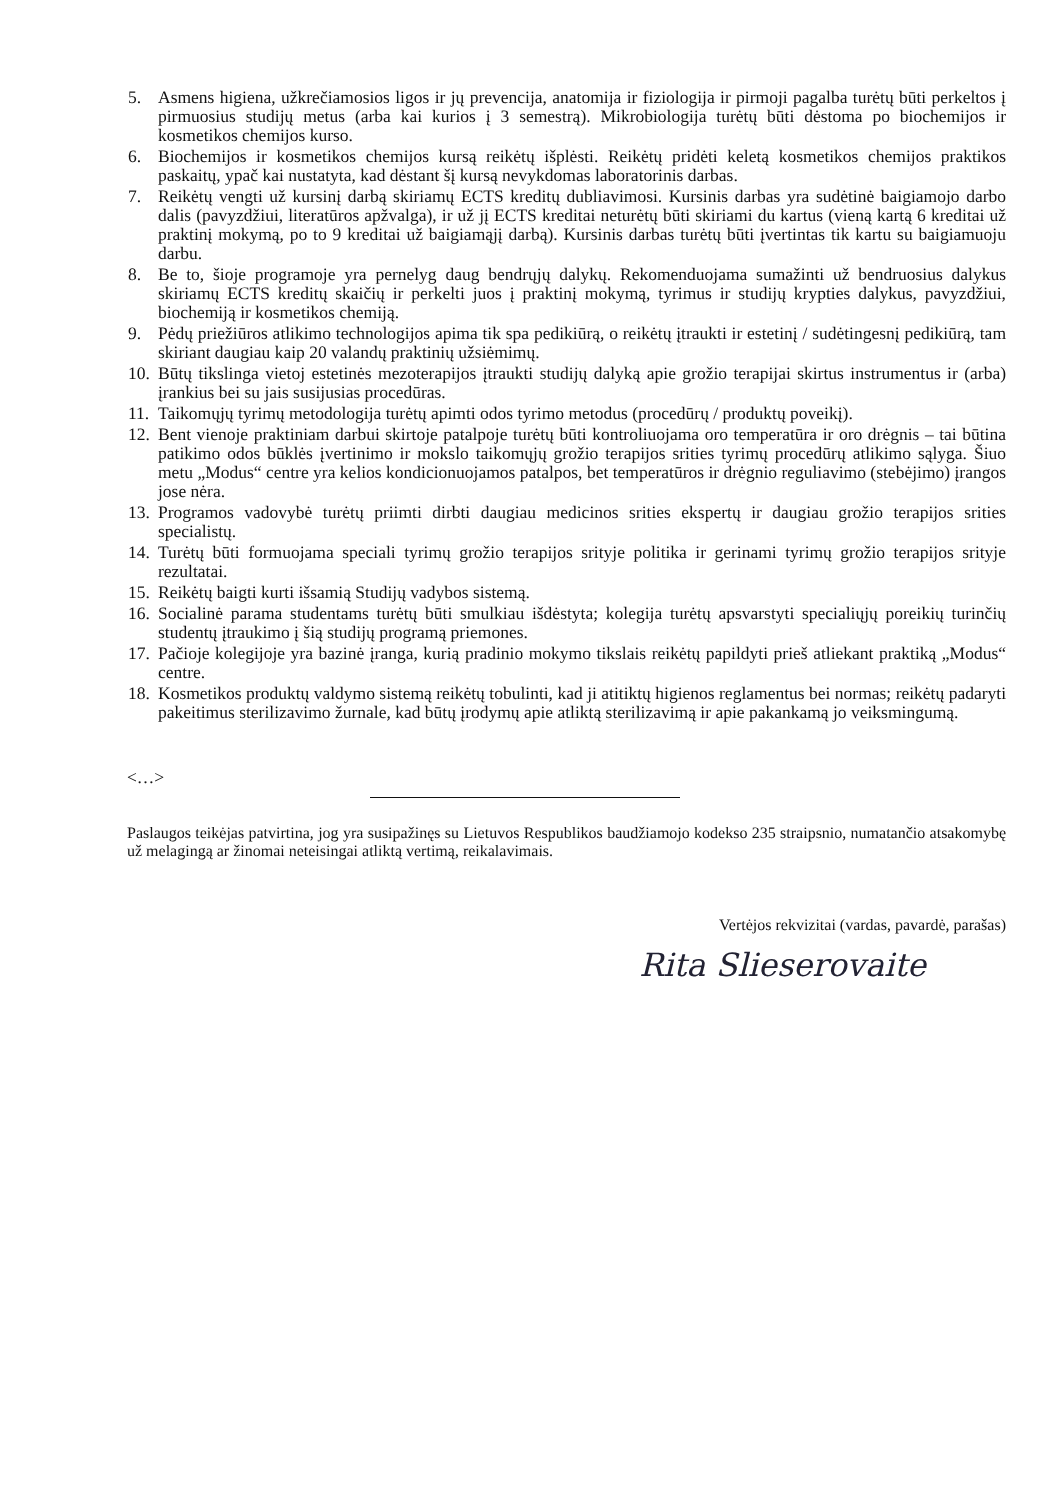5. Asmens higiena, užkrečiamosios ligos ir jų prevencija, anatomija ir fiziologija ir pirmoji pagalba turėtų būti perkeltos į pirmuosius studijų metus (arba kai kurios į 3 semestrą). Mikrobiologija turėtų būti dėstoma po biochemijos ir kosmetikos chemijos kurso.
6. Biochemijos ir kosmetikos chemijos kursą reikėtų išplėsti. Reikėtų pridėti keletą kosmetikos chemijos praktikos paskaitų, ypač kai nustatyta, kad dėstant šį kursą nevykdomas laboratorinis darbas.
7. Reikėtų vengti už kursinį darbą skiriamų ECTS kreditų dubliavimosi. Kursinis darbas yra sudėtinė baigiamojo darbo dalis (pavyzdžiui, literatūros apžvalga), ir už jį ECTS kreditai neturėtų būti skiriami du kartus (vieną kartą 6 kreditai už praktinį mokymą, po to 9 kreditai už baigiamąjį darbą). Kursinis darbas turėtų būti įvertintas tik kartu su baigiamuoju darbu.
8. Be to, šioje programoje yra pernelyg daug bendrųjų dalykų. Rekomenduojama sumažinti už bendruosius dalykus skiriamų ECTS kreditų skaičių ir perkelti juos į praktinį mokymą, tyrimus ir studijų krypties dalykus, pavyzdžiui, biochemiją ir kosmetikos chemiją.
9. Pėdų priežiūros atlikimo technologijos apima tik spa pedikiūrą, o reikėtų įtraukti ir estetinį / sudėtingesnį pedikiūrą, tam skiriant daugiau kaip 20 valandų praktinių užsiėmimų.
10. Būtų tikslinga vietoj estetinės mezoterapijos įtraukti studijų dalyką apie grožio terapijai skirtus instrumentus ir (arba) įrankius bei su jais susijusias procedūras.
11. Taikomųjų tyrimų metodologija turėtų apimti odos tyrimo metodus (procedūrų / produktų poveikį).
12. Bent vienoje praktiniam darbui skirtoje patalpoje turėtų būti kontroliuojama oro temperatūra ir oro drėgnis – tai būtina patikimo odos būklės įvertinimo ir mokslo taikomųjų grožio terapijos srities tyrimų procedūrų atlikimo sąlyga. Šiuo metu „Modus“ centre yra kelios kondicionuojamos patalpos, bet temperatūros ir drėgnio reguliavimo (stebėjimo) įrangos jose nėra.
13. Programos vadovybė turėtų priimti dirbti daugiau medicinos srities ekspertų ir daugiau grožio terapijos srities specialistų.
14. Turėtų būti formuojama speciali tyrimų grožio terapijos srityje politika ir gerinami tyrimų grožio terapijos srityje rezultatai.
15. Reikėtų baigti kurti išsamią Studijų vadybos sistemą.
16. Socialinė parama studentams turėtų būti smulkiau išdėstyta; kolegija turėtų apsvarstyti specialiųjų poreikių turinčių studentų įtraukimo į šią studijų programą priemones.
17. Pačioje kolegijoje yra bazinė įranga, kurią pradinio mokymo tikslais reikėtų papildyti prieš atliekant praktiką „Modus“ centre.
18. Kosmetikos produktų valdymo sistemą reikėtų tobulinti, kad ji atitiktų higienos reglamentus bei normas; reikėtų padaryti pakeitimus sterilizavimo žurnale, kad būtų įrodymų apie atliktą sterilizavimą ir apie pakankamą jo veiksmingumą.
<…>
Paslaugos teikėjas patvirtina, jog yra susipažinęs su Lietuvos Respublikos baudžiamojo kodekso 235 straipsnio, numatančio atsakomybę už melagingą ar žinomai neteisingai atliktą vertimą, reikalavimais.
Vertėjos rekvizitai (vardas, pavardė, parašas)
Rita Slieserovaite